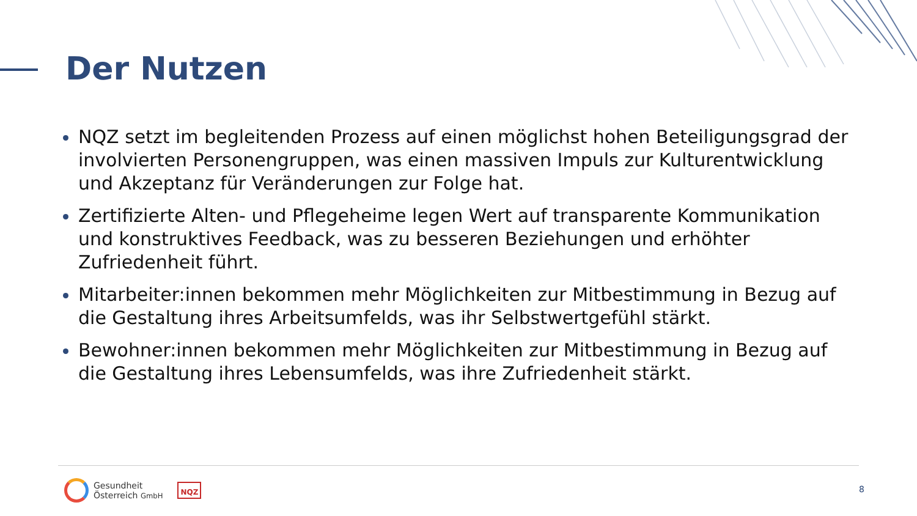Der Nutzen
NQZ setzt im begleitenden Prozess auf einen möglichst hohen Beteiligungsgrad der involvierten Personengruppen, was einen massiven Impuls zur Kulturentwicklung und Akzeptanz für Veränderungen zur Folge hat.
Zertifizierte Alten- und Pflegeheime legen Wert auf transparente Kommunikation und konstruktives Feedback, was zu besseren Beziehungen und erhöhter Zufriedenheit führt.
Mitarbeiter:innen bekommen mehr Möglichkeiten zur Mitbestimmung in Bezug auf die Gestaltung ihres Arbeitsumfelds, was ihr Selbstwertgefühl stärkt.
Bewohner:innen bekommen mehr Möglichkeiten zur Mitbestimmung in Bezug auf die Gestaltung ihres Lebensumfelds, was ihre Zufriedenheit stärkt.
Gesundheit
Österreich GmbH
NQZ
8